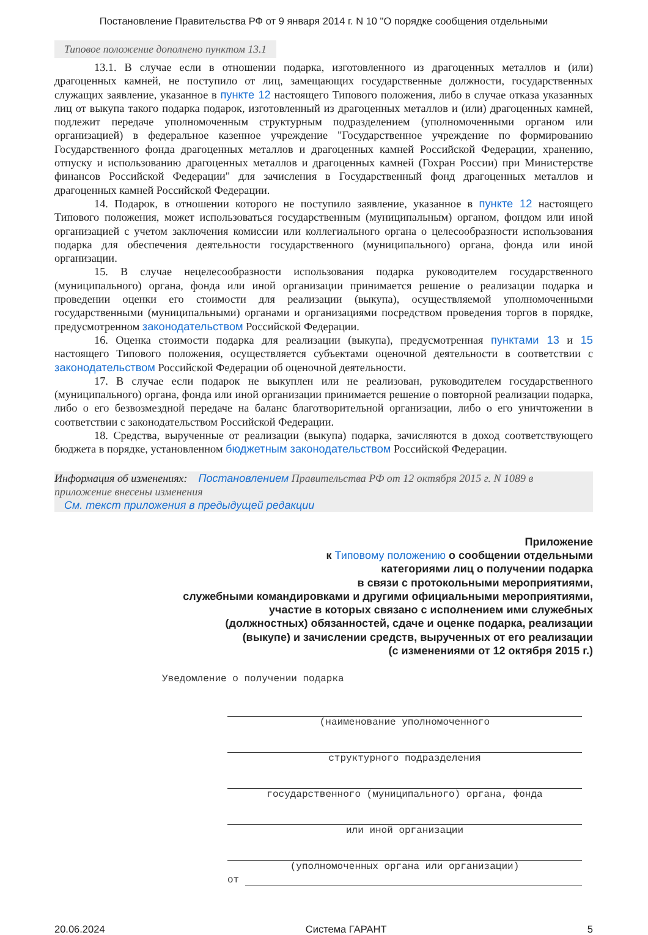Постановление Правительства РФ от 9 января 2014 г. N 10 "О порядке сообщения отдельными
Типовое положение дополнено пунктом 13.1
13.1. В случае если в отношении подарка, изготовленного из драгоценных металлов и (или) драгоценных камней, не поступило от лиц, замещающих государственные должности, государственных служащих заявление, указанное в пункте 12 настоящего Типового положения, либо в случае отказа указанных лиц от выкупа такого подарка подарок, изготовленный из драгоценных металлов и (или) драгоценных камней, подлежит передаче уполномоченным структурным подразделением (уполномоченными органом или организацией) в федеральное казенное учреждение "Государственное учреждение по формированию Государственного фонда драгоценных металлов и драгоценных камней Российской Федерации, хранению, отпуску и использованию драгоценных металлов и драгоценных камней (Гохран России) при Министерстве финансов Российской Федерации" для зачисления в Государственный фонд драгоценных металлов и драгоценных камней Российской Федерации.
14. Подарок, в отношении которого не поступило заявление, указанное в пункте 12 настоящего Типового положения, может использоваться государственным (муниципальным) органом, фондом или иной организацией с учетом заключения комиссии или коллегиального органа о целесообразности использования подарка для обеспечения деятельности государственного (муниципального) органа, фонда или иной организации.
15. В случае нецелесообразности использования подарка руководителем государственного (муниципального) органа, фонда или иной организации принимается решение о реализации подарка и проведении оценки его стоимости для реализации (выкупа), осуществляемой уполномоченными государственными (муниципальными) органами и организациями посредством проведения торгов в порядке, предусмотренном законодательством Российской Федерации.
16. Оценка стоимости подарка для реализации (выкупа), предусмотренная пунктами 13 и 15 настоящего Типового положения, осуществляется субъектами оценочной деятельности в соответствии с законодательством Российской Федерации об оценочной деятельности.
17. В случае если подарок не выкуплен или не реализован, руководителем государственного (муниципального) органа, фонда или иной организации принимается решение о повторной реализации подарка, либо о его безвозмездной передаче на баланс благотворительной организации, либо о его уничтожении в соответствии с законодательством Российской Федерации.
18. Средства, вырученные от реализации (выкупа) подарка, зачисляются в доход соответствующего бюджета в порядке, установленном бюджетным законодательством Российской Федерации.
Информация об изменениях: Постановлением Правительства РФ от 12 октября 2015 г. N 1089 в приложение внесены изменения
См. текст приложения в предыдущей редакции
Приложение
к Типовому положению о сообщении отдельными
категориями лиц о получении подарка
в связи с протокольными мероприятиями,
служебными командировками и другими официальными мероприятиями,
участие в которых связано с исполнением ими служебных
(должностных) обязанностей, сдаче и оценке подарка, реализации
(выкупе) и зачислении средств, вырученных от его реализации
(с изменениями от 12 октября 2015 г.)
Уведомление о получении подарка
(наименование уполномоченного
структурного подразделения
государственного (муниципального) органа, фонда
или иной организации
(уполномоченных органа или организации)
от
20.06.2024 Система ГАРАНТ 5